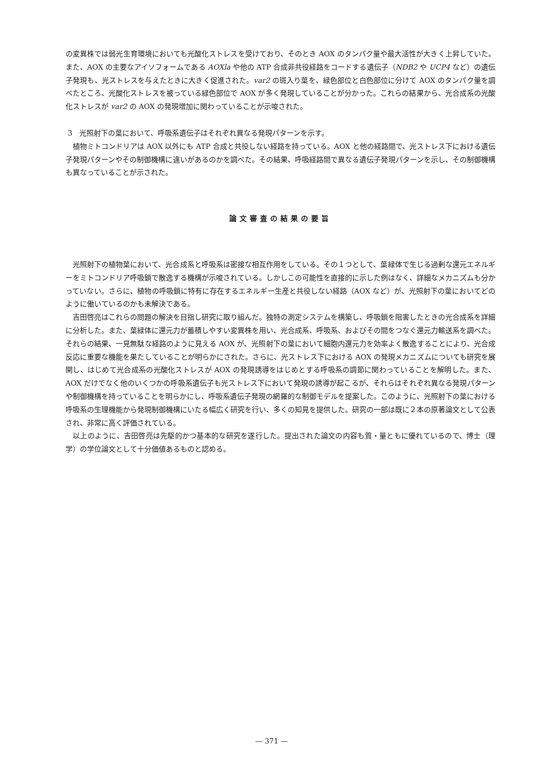の変異株では弱光生育環境においても光酸化ストレスを受けており、そのとき AOX のタンパク量や最大活性が大きく上昇していた。また、AOX の主要なアイソフォームである AOXla や他の ATP 合成非共役経路をコードする遺伝子（NDB2 や UCP4 など）の遺伝子発現も、光ストレスを与えたときに大きく促進された。var2 の斑入り葉を、緑色部位と白色部位に分けて AOX のタンパク量を調べたところ、光酸化ストレスを被っている緑色部位で AOX が多く発現していることが分かった。これらの結果から、光合成系の光酸化ストレスが var2 の AOX の発現増加に関わっていることが示唆された。
3　光照射下の葉において、呼吸系遺伝子はそれぞれ異なる発現パターンを示す。
植物ミトコンドリアは AOX 以外にも ATP 合成と共役しない経路を持っている。AOX と他の経路間で、光ストレス下における遺伝子発現パターンやその制御機構に違いがあるのかを調べた。その結果、呼吸経路間で異なる遺伝子発現パターンを示し、その制御機構も異なっていることが示された。
論文審査の結果の要旨
光照射下の植物葉において、光合成系と呼吸系は密接な相互作用をしている。その１つとして、葉緑体で生じる過剰な還元エネルギーをミトコンドリア呼吸鎖で散逸する機構が示唆されている。しかしこの可能性を直接的に示した例はなく、詳細なメカニズムも分かっていない。さらに、植物の呼吸鎖に特有に存在するエネルギー生産と共役しない経路（AOX など）が、光照射下の葉においてどのように働いているのかも未解決である。
吉田啓亮はこれらの問題の解決を目指し研究に取り組んだ。独特の測定システムを構築し、呼吸鎖を阻害したときの光合成系を詳細に分析した。また、葉緑体に還元力が蓄積しやすい変異株を用い、光合成系、呼吸系、およびその間をつなぐ還元力輸送系を調べた。それらの結果、一見無駄な経路のように見える AOX が、光照射下の葉において細胞内還元力を効率よく散逸することにより、光合成反応に重要な機能を果たしていることが明らかにされた。さらに、光ストレス下における AOX の発現メカニズムについても研究を展開し、はじめて光合成系の光酸化ストレスが AOX の発現誘導をはじめとする呼吸系の調節に関わっていることを解明した。また、AOX だけでなく他のいくつかの呼吸系遺伝子も光ストレス下において発現の誘導が起こるが、それらはそれぞれ異なる発現パターンや制御機構を持っていることを明らかにし、呼吸系遺伝子発現の網羅的な制御モデルを提案した。このように、光照射下の葉における呼吸系の生理機能から発現制御機構にいたる幅広く研究を行い、多くの知見を提供した。研究の一部は既に２本の原著論文として公表され、非常に高く評価されている。
以上のように、吉田啓亮は先駆的かつ基本的な研究を遂行した。提出された論文の内容も質・量ともに優れているので、博士（理学）の学位論文として十分価値あるものと認める。
— 371 —